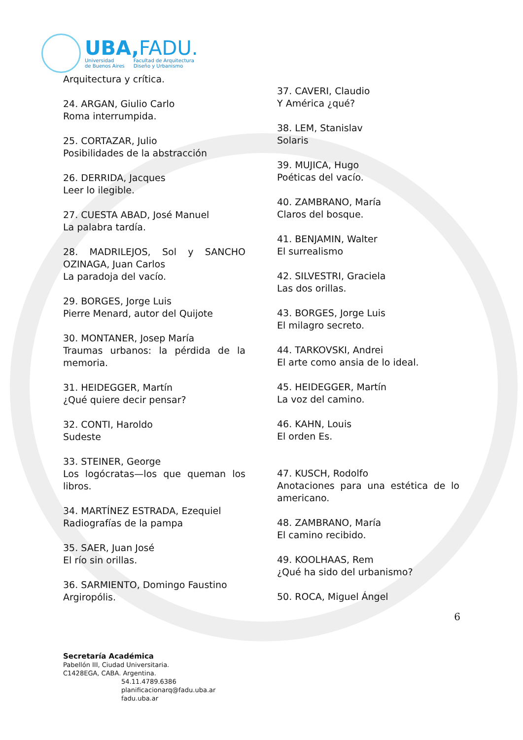UBA,FADU.
Universidad
de Buenos Aires
Facultad de Arquitectura
Diseño y Urbanismo
Arquitectura y crítica.
24. ARGAN, Giulio Carlo
Roma interrumpida.
25. CORTAZAR, Julio
Posibilidades de la abstracción
26. DERRIDA, Jacques
Leer lo ilegible.
27. CUESTA ABAD, José Manuel
La palabra tardía.
28. MADRILEJOS, Sol y SANCHO OZINAGA, Juan Carlos
La paradoja del vacío.
29. BORGES, Jorge Luis
Pierre Menard, autor del Quijote
30. MONTANER, Josep María
Traumas urbanos: la pérdida de la memoria.
31. HEIDEGGER, Martín
¿Qué quiere decir pensar?
32. CONTI, Haroldo
Sudeste
33. STEINER, George
Los logócratas—los que queman los libros.
34. MARTÍNEZ ESTRADA, Ezequiel
Radiografías de la pampa
35. SAER, Juan José
El río sin orillas.
36. SARMIENTO, Domingo Faustino
Argiropólis.
37. CAVERI, Claudio
Y América ¿qué?
38. LEM, Stanislav
Solaris
39. MUJICA, Hugo
Poéticas del vacío.
40. ZAMBRANO, María
Claros del bosque.
41. BENJAMIN, Walter
El surrealismo
42. SILVESTRI, Graciela
Las dos orillas.
43. BORGES, Jorge Luis
El milagro secreto.
44. TARKOVSKI, Andrei
El arte como ansia de lo ideal.
45. HEIDEGGER, Martín
La voz del camino.
46. KAHN, Louis
El orden Es.
47. KUSCH, Rodolfo
Anotaciones para una estética de lo americano.
48. ZAMBRANO, María
El camino recibido.
49. KOOLHAAS, Rem
¿Qué ha sido del urbanismo?
50. ROCA, Miguel Ángel
6
Secretaría Académica
Pabellón III, Ciudad Universitaria.
C1428EGA, CABA. Argentina.
54.11.4789.6386
planificacionarq@fadu.uba.ar
fadu.uba.ar